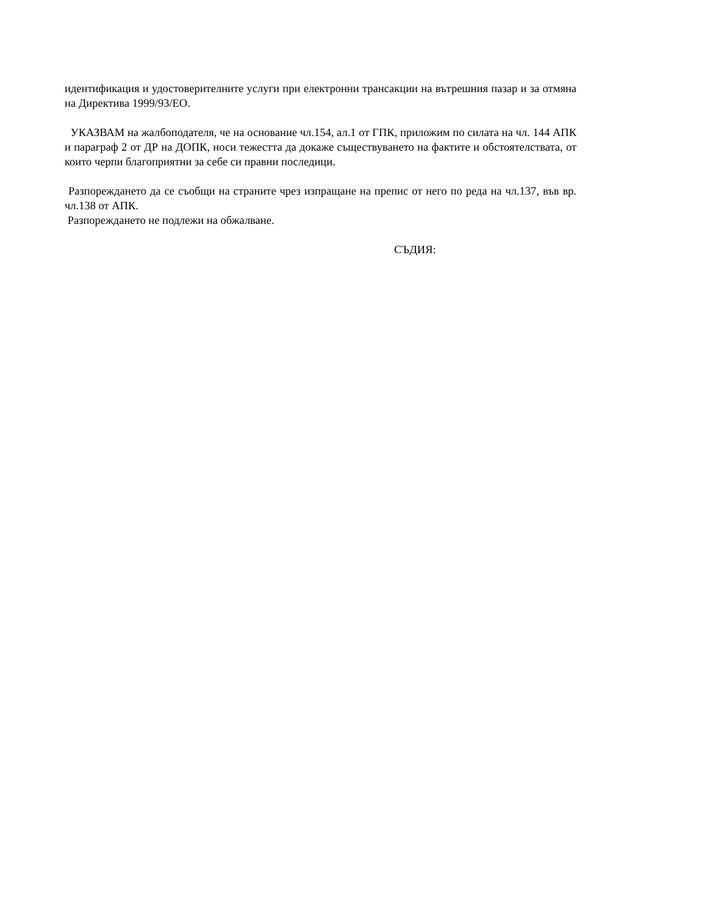идентификация и удостоверителните услуги при електронни трансакции на вътрешния пазар и за отмяна на Директива 1999/93/ЕО.
УКАЗВАМ на жалбоподателя, че на основание чл.154, ал.1 от ГПК, приложим по силата на чл. 144 АПК и параграф 2 от ДР на ДОПК, носи тежестта да докаже съществуването на фактите и обстоятелствата, от които черпи благоприятни за себе си правни последици.
Разпореждането да се съобщи на страните чрез изпращане на препис от него по реда на чл.137, във вр. чл.138 от АПК.
Разпореждането не подлежи на обжалване.
СЪДИЯ: